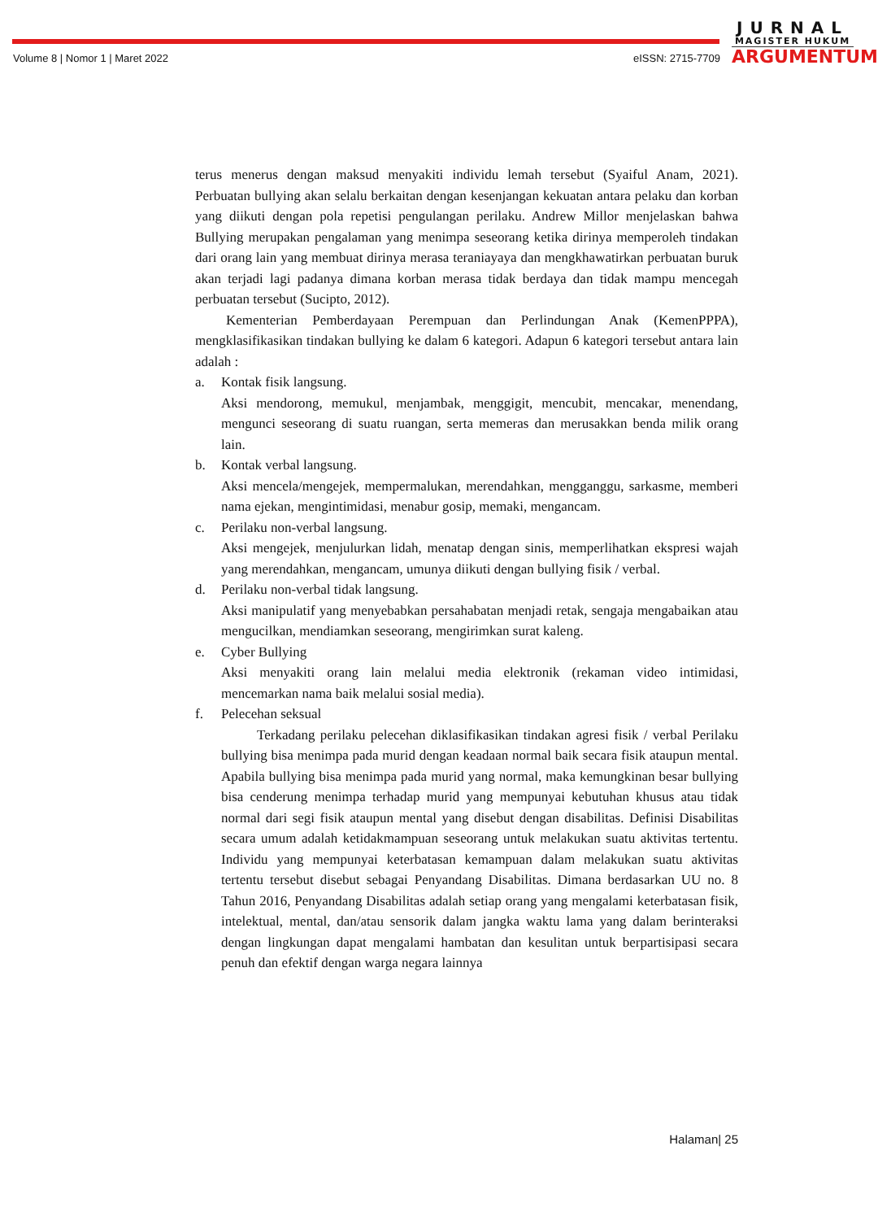JURNAL
MAGISTER HUKUM
ARGUMENTUM
Volume 8 | Nomor 1 | Maret 2022 eISSN: 2715-7709
terus menerus dengan maksud menyakiti individu lemah tersebut (Syaiful Anam, 2021). Perbuatan bullying akan selalu berkaitan dengan kesenjangan kekuatan antara pelaku dan korban yang diikuti dengan pola repetisi pengulangan perilaku. Andrew Millor menjelaskan bahwa Bullying merupakan pengalaman yang menimpa seseorang ketika dirinya memperoleh tindakan dari orang lain yang membuat dirinya merasa teraniayaya dan mengkhawatirkan perbuatan buruk akan terjadi lagi padanya dimana korban merasa tidak berdaya dan tidak mampu mencegah perbuatan tersebut (Sucipto, 2012).
Kementerian Pemberdayaan Perempuan dan Perlindungan Anak (KemenPPPA), mengklasifikasikan tindakan bullying ke dalam 6 kategori. Adapun 6 kategori tersebut antara lain adalah :
a. Kontak fisik langsung.
Aksi mendorong, memukul, menjambak, menggigit, mencubit, mencakar, menendang, mengunci seseorang di suatu ruangan, serta memeras dan merusakkan benda milik orang lain.
b. Kontak verbal langsung.
Aksi mencela/mengejek, mempermalukan, merendahkan, mengganggu, sarkasme, memberi nama ejekan, mengintimidasi, menabur gosip, memaki, mengancam.
c. Perilaku non-verbal langsung.
Aksi mengejek, menjulurkan lidah, menatap dengan sinis, memperlihatkan ekspresi wajah yang merendahkan, mengancam, umunya diikuti dengan bullying fisik / verbal.
d. Perilaku non-verbal tidak langsung.
Aksi manipulatif yang menyebabkan persahabatan menjadi retak, sengaja mengabaikan atau mengucilkan, mendiamkan seseorang, mengirimkan surat kaleng.
e. Cyber Bullying
Aksi menyakiti orang lain melalui media elektronik (rekaman video intimidasi, mencemarkan nama baik melalui sosial media).
f. Pelecehan seksual
Terkadang perilaku pelecehan diklasifikasikan tindakan agresi fisik / verbal Perilaku bullying bisa menimpa pada murid dengan keadaan normal baik secara fisik ataupun mental. Apabila bullying bisa menimpa pada murid yang normal, maka kemungkinan besar bullying bisa cenderung menimpa terhadap murid yang mempunyai kebutuhan khusus atau tidak normal dari segi fisik ataupun mental yang disebut dengan disabilitas. Definisi Disabilitas secara umum adalah ketidakmampuan seseorang untuk melakukan suatu aktivitas tertentu. Individu yang mempunyai keterbatasan kemampuan dalam melakukan suatu aktivitas tertentu tersebut disebut sebagai Penyandang Disabilitas. Dimana berdasarkan UU no. 8 Tahun 2016, Penyandang Disabilitas adalah setiap orang yang mengalami keterbatasan fisik, intelektual, mental, dan/atau sensorik dalam jangka waktu lama yang dalam berinteraksi dengan lingkungan dapat mengalami hambatan dan kesulitan untuk berpartisipasi secara penuh dan efektif dengan warga negara lainnya
Halaman| 25